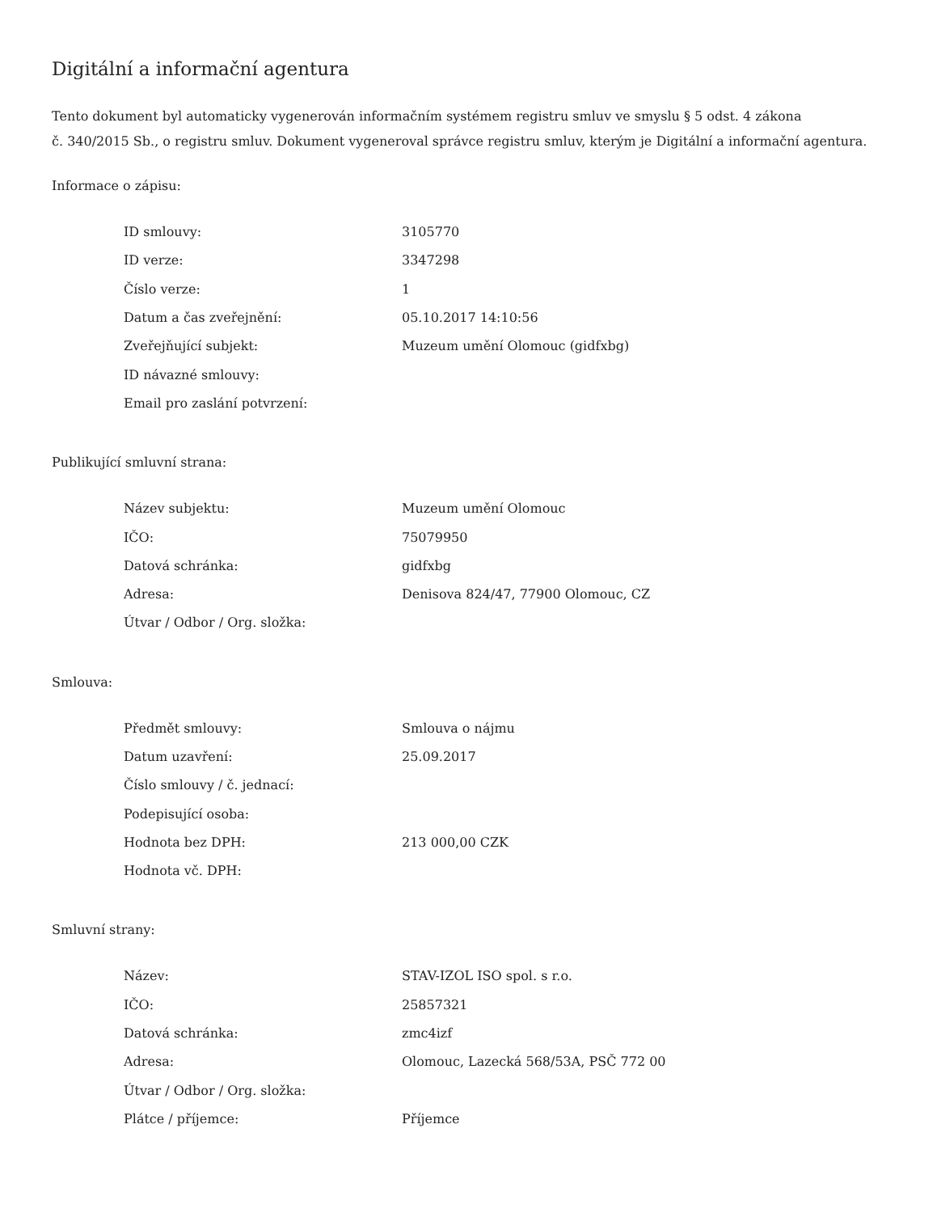Digitální a informační agentura
Tento dokument byl automaticky vygenerován informačním systémem registru smluv ve smyslu § 5 odst. 4 zákona
č. 340/2015 Sb., o registru smluv. Dokument vygeneroval správce registru smluv, kterým je Digitální a informační agentura.
Informace o zápisu:
| ID smlouvy: | 3105770 |
| ID verze: | 3347298 |
| Číslo verze: | 1 |
| Datum a čas zveřejnění: | 05.10.2017 14:10:56 |
| Zveřejňující subjekt: | Muzeum umění Olomouc (gidfxbg) |
| ID návazné smlouvy: | |
| Email pro zaslání potvrzení: | |
Publikující smluvní strana:
| Název subjektu: | Muzeum umění Olomouc |
| IČO: | 75079950 |
| Datová schránka: | gidfxbg |
| Adresa: | Denisova 824/47, 77900 Olomouc, CZ |
| Útvar / Odbor / Org. složka: | |
Smlouva:
| Předmět smlouvy: | Smlouva o nájmu |
| Datum uzavření: | 25.09.2017 |
| Číslo smlouvy / č. jednací: | |
| Podepisující osoba: | |
| Hodnota bez DPH: | 213 000,00 CZK |
| Hodnota vč. DPH: | |
Smluvní strany:
| Název: | STAV-IZOL ISO spol. s r.o. |
| IČO: | 25857321 |
| Datová schránka: | zmc4izf |
| Adresa: | Olomouc, Lazecká 568/53A, PSČ 772 00 |
| Útvar / Odbor / Org. složka: | |
| Plátce / příjemce: | Příjemce |